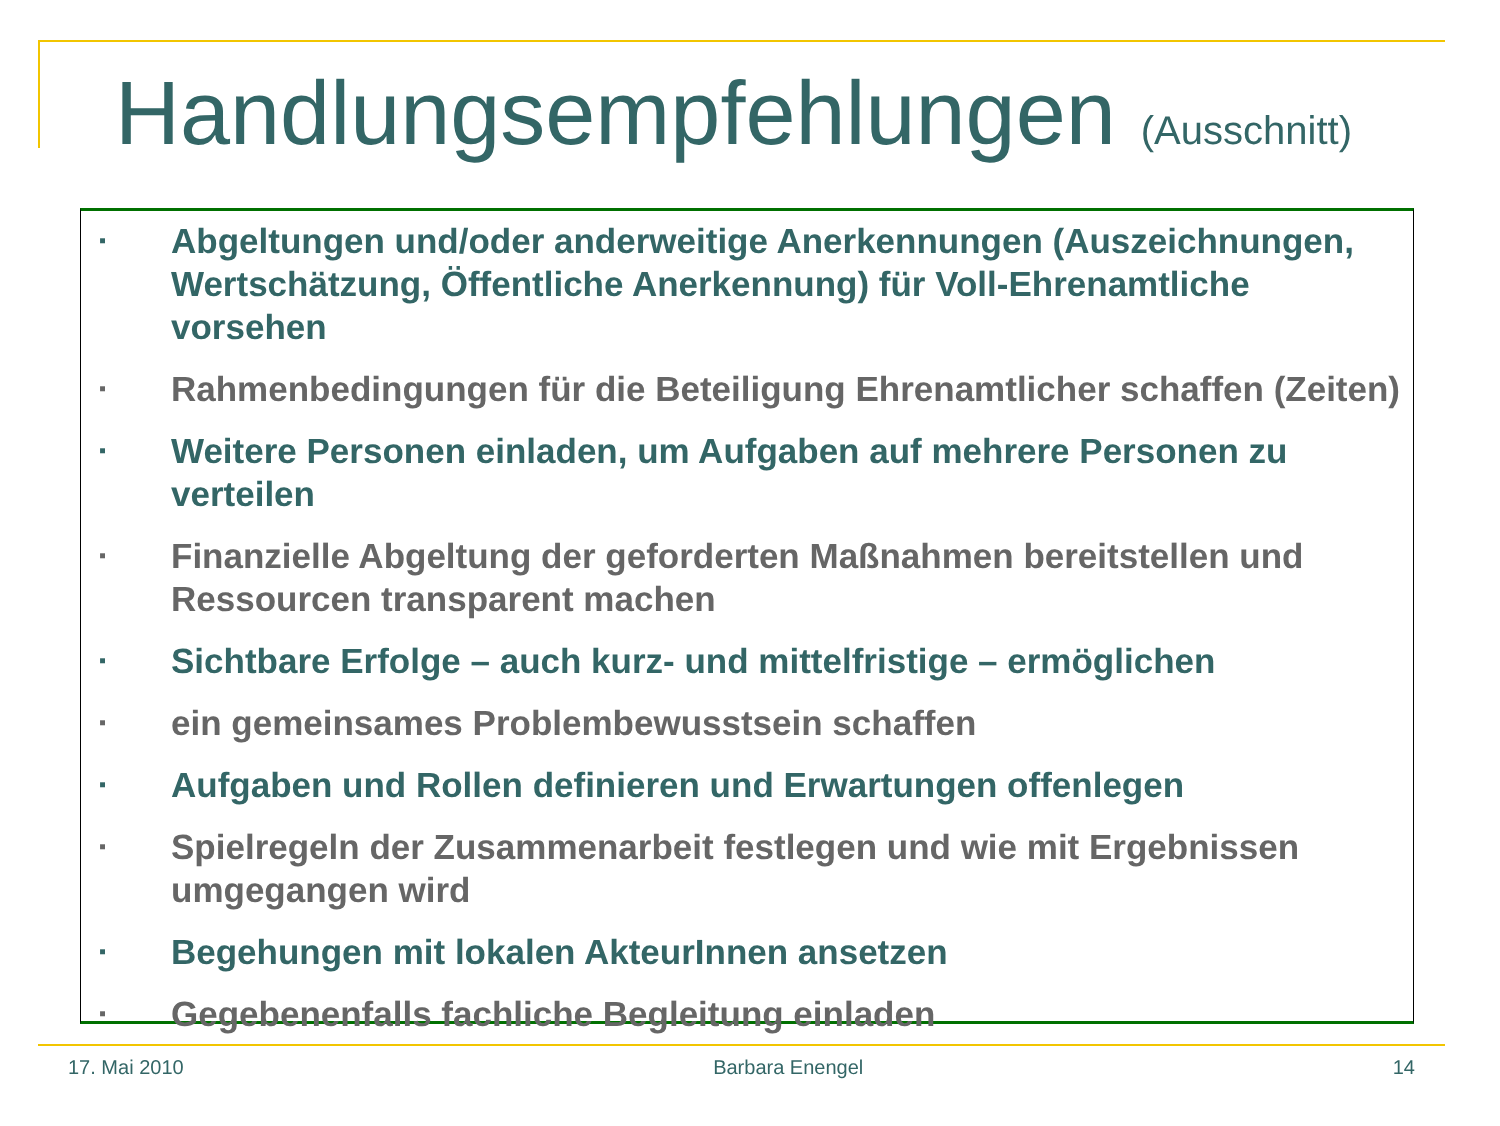Handlungsempfehlungen (Ausschnitt)
▪ Abgeltungen und/oder anderweitige Anerkennungen (Auszeichnungen, Wertschätzung, Öffentliche Anerkennung) für Voll-Ehrenamtliche vorsehen
▪ Rahmenbedingungen für die Beteiligung Ehrenamtlicher schaffen (Zeiten)
▪ Weitere Personen einladen, um Aufgaben auf mehrere Personen zu verteilen
▪ Finanzielle Abgeltung der geforderten Maßnahmen bereitstellen und Ressourcen transparent machen
▪ Sichtbare Erfolge – auch kurz- und mittelfristige – ermöglichen
▪ ein gemeinsames Problembewusstsein schaffen
▪ Aufgaben und Rollen definieren und Erwartungen offenlegen
▪ Spielregeln der Zusammenarbeit festlegen und wie mit Ergebnissen umgegangen wird
▪ Begehungen mit lokalen AkteurInnen ansetzen
▪ Gegebenenfalls fachliche Begleitung einladen
17. Mai 2010 Barbara Enengel 14